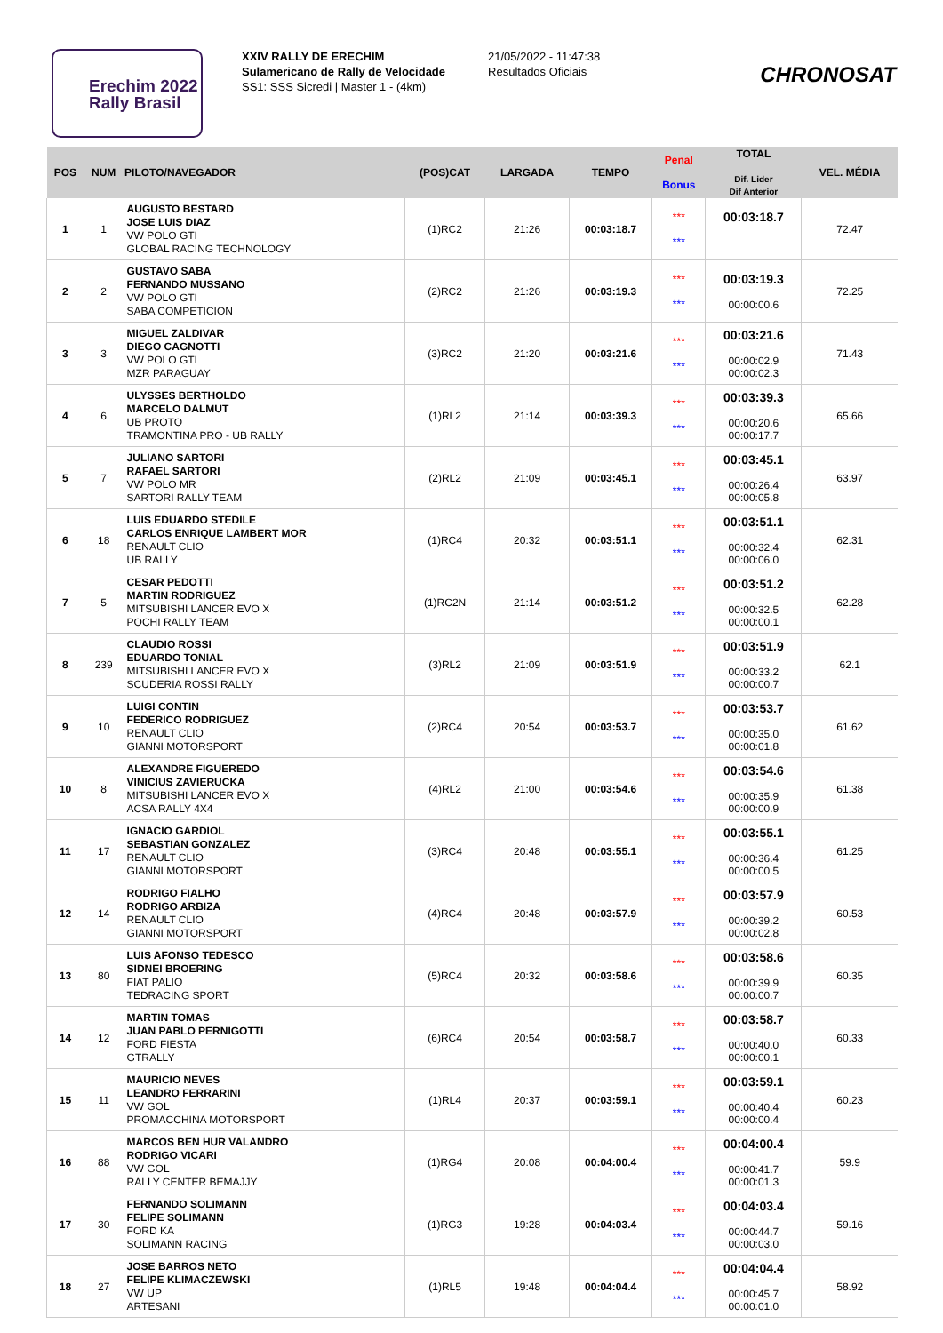Erechim 2022
Rally Brasil
XXIV RALLY DE ERECHIM
Sulamericano de Rally de Velocidade
SS1: SSS Sicredi | Master 1 - (4km)
21/05/2022 - 11:47:38
Resultados Oficiais
CHRONOSAT
| POS | NUM | PILOTO/NAVEGADOR | (POS)CAT | LARGADA | TEMPO | Penal Bonus | TOTAL Dif. Lider Dif Anterior | VEL. MÉDIA |
| --- | --- | --- | --- | --- | --- | --- | --- | --- |
| 1 | 1 | AUGUSTO BESTARD JOSE LUIS DIAZ VW POLO GTI GLOBAL RACING TECHNOLOGY | (1)RC2 | 21:26 | 00:03:18.7 | *** *** | 00:03:18.7 | 72.47 |
| 2 | 2 | GUSTAVO SABA FERNANDO MUSSANO VW POLO GTI SABA COMPETICION | (2)RC2 | 21:26 | 00:03:19.3 | *** *** | 00:03:19.3 00:00:00.6 | 72.25 |
| 3 | 3 | MIGUEL ZALDIVAR DIEGO CAGNOTTI VW POLO GTI MZR PARAGUAY | (3)RC2 | 21:20 | 00:03:21.6 | *** *** | 00:03:21.6 00:00:02.9 00:00:02.3 | 71.43 |
| 4 | 6 | ULYSSES BERTHOLDO MARCELO DALMUT UB PROTO TRAMONTINA PRO - UB RALLY | (1)RL2 | 21:14 | 00:03:39.3 | *** *** | 00:03:39.3 00:00:20.6 00:00:17.7 | 65.66 |
| 5 | 7 | JULIANO SARTORI RAFAEL SARTORI VW POLO MR SARTORI RALLY TEAM | (2)RL2 | 21:09 | 00:03:45.1 | *** *** | 00:03:45.1 00:00:26.4 00:00:05.8 | 63.97 |
| 6 | 18 | LUIS EDUARDO STEDILE CARLOS ENRIQUE LAMBERT MOR RENAULT CLIO UB RALLY | (1)RC4 | 20:32 | 00:03:51.1 | *** *** | 00:03:51.1 00:00:32.4 00:00:06.0 | 62.31 |
| 7 | 5 | CESAR PEDOTTI MARTIN RODRIGUEZ MITSUBISHI LANCER EVO X POCHI RALLY TEAM | (1)RC2N | 21:14 | 00:03:51.2 | *** *** | 00:03:51.2 00:00:32.5 00:00:00.1 | 62.28 |
| 8 | 239 | CLAUDIO ROSSI EDUARDO TONIAL MITSUBISHI LANCER EVO X SCUDERIA ROSSI RALLY | (3)RL2 | 21:09 | 00:03:51.9 | *** *** | 00:03:51.9 00:00:33.2 00:00:00.7 | 62.1 |
| 9 | 10 | LUIGI CONTIN FEDERICO RODRIGUEZ RENAULT CLIO GIANNI MOTORSPORT | (2)RC4 | 20:54 | 00:03:53.7 | *** *** | 00:03:53.7 00:00:35.0 00:00:01.8 | 61.62 |
| 10 | 8 | ALEXANDRE FIGUEREDO VINICIUS ZAVIERUCKA MITSUBISHI LANCER EVO X ACSA RALLY 4X4 | (4)RL2 | 21:00 | 00:03:54.6 | *** *** | 00:03:54.6 00:00:35.9 00:00:00.9 | 61.38 |
| 11 | 17 | IGNACIO GARDIOL SEBASTIAN GONZALEZ RENAULT CLIO GIANNI MOTORSPORT | (3)RC4 | 20:48 | 00:03:55.1 | *** *** | 00:03:55.1 00:00:36.4 00:00:00.5 | 61.25 |
| 12 | 14 | RODRIGO FIALHO RODRIGO ARBIZA RENAULT CLIO GIANNI MOTORSPORT | (4)RC4 | 20:48 | 00:03:57.9 | *** *** | 00:03:57.9 00:00:39.2 00:00:02.8 | 60.53 |
| 13 | 80 | LUIS AFONSO TEDESCO SIDNEI BROERING FIAT PALIO TEDRACING SPORT | (5)RC4 | 20:32 | 00:03:58.6 | *** *** | 00:03:58.6 00:00:39.9 00:00:00.7 | 60.35 |
| 14 | 12 | MARTIN TOMAS JUAN PABLO PERNIGOTTI FORD FIESTA GTRALLY | (6)RC4 | 20:54 | 00:03:58.7 | *** *** | 00:03:58.7 00:00:40.0 00:00:00.1 | 60.33 |
| 15 | 11 | MAURICIO NEVES LEANDRO FERRARINI VW GOL PROMACCHINA MOTORSPORT | (1)RL4 | 20:37 | 00:03:59.1 | *** *** | 00:03:59.1 00:00:40.4 00:00:00.4 | 60.23 |
| 16 | 88 | MARCOS BEN HUR VALANDRO RODRIGO VICARI VW GOL RALLY CENTER BEMAJJY | (1)RG4 | 20:08 | 00:04:00.4 | *** *** | 00:04:00.4 00:00:41.7 00:00:01.3 | 59.9 |
| 17 | 30 | FERNANDO SOLIMANN FELIPE SOLIMANN FORD KA SOLIMANN RACING | (1)RG3 | 19:28 | 00:04:03.4 | *** *** | 00:04:03.4 00:00:44.7 00:00:03.0 | 59.16 |
| 18 | 27 | JOSE BARROS NETO FELIPE KLIMACZEWSKI VW UP ARTESANI | (1)RL5 | 19:48 | 00:04:04.4 | *** *** | 00:04:04.4 00:00:45.7 00:00:01.0 | 58.92 |